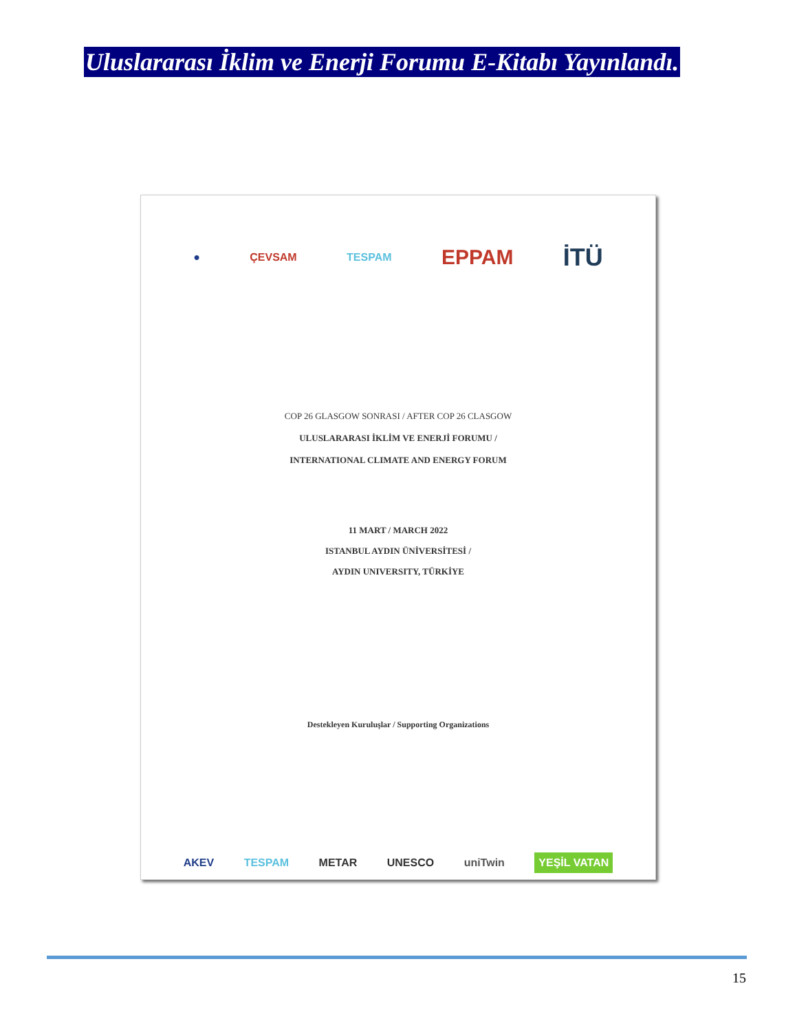Uluslararası İklim ve Enerji Forumu E-Kitabı Yayınlandı.
● ÇEVSAM TESPAM EPPAM İTÜ
COP 26 GLASGOW SONRASI / AFTER COP 26 CLASGOW
ULUSLARARASI İKLİM VE ENERJİ FORUMU /
INTERNATIONAL CLIMATE AND ENERGY FORUM
11 MART / MARCH 2022
ISTANBUL AYDIN ÜNİVERSİTESİ /
AYDIN UNIVERSITY, TÜRKİYE
Destekleyen Kuruluşlar / Supporting Organizations
AKEV TESPAM METAR UNESCO uniTwin YEŞİL VATAN
15